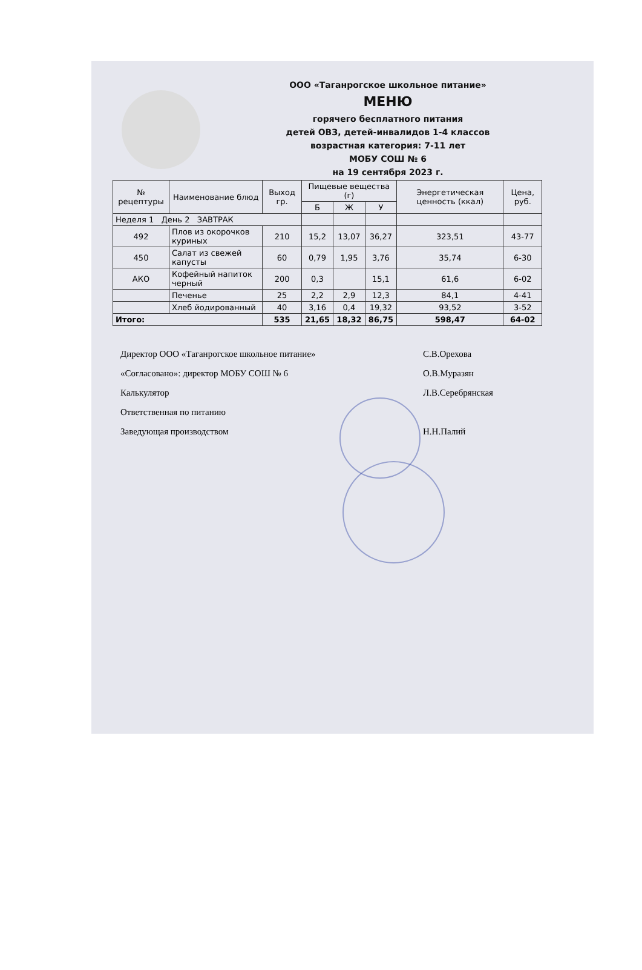ООО «Таганрогское школьное питание»
МЕНЮ
горячего бесплатного питания
детей ОВЗ, детей-инвалидов 1-4 классов
возрастная категория: 7-11 лет
МОБУ СОШ № 6
на 19 сентября 2023 г.
| № рецептуры | Наименование блюд | Выход гр. | Пищевые вещества (г) | | | Энергетическая ценность (ккал) | Цена, руб. |
| --- | --- | --- | --- | --- | --- | --- | --- |
| | | | Б | Ж | У | | |
| Неделя 1 День 2 ЗАВТРАК | | | | | | | |
| 492 | Плов из окорочков куриных | 210 | 15,2 | 13,07 | 36,27 | 323,51 | 43-77 |
| 450 | Салат из свежей капусты | 60 | 0,79 | 1,95 | 3,76 | 35,74 | 6-30 |
| АКО | Кофейный напиток черный | 200 | 0,3 | | 15,1 | 61,6 | 6-02 |
| | Печенье | 25 | 2,2 | 2,9 | 12,3 | 84,1 | 4-41 |
| | Хлеб йодированный | 40 | 3,16 | 0,4 | 19,32 | 93,52 | 3-52 |
| Итого: | | 535 | 21,65 | 18,32 | 86,75 | 598,47 | 64-02 |
Директор ООО «Таганрогское школьное питание» С.В.Орехова
«Согласовано»: директор МОБУ СОШ № 6 О.В.Муразян
Калькулятор Л.В.Серебрянская
Ответственная по питанию
Заведующая производством Н.Н.Палий